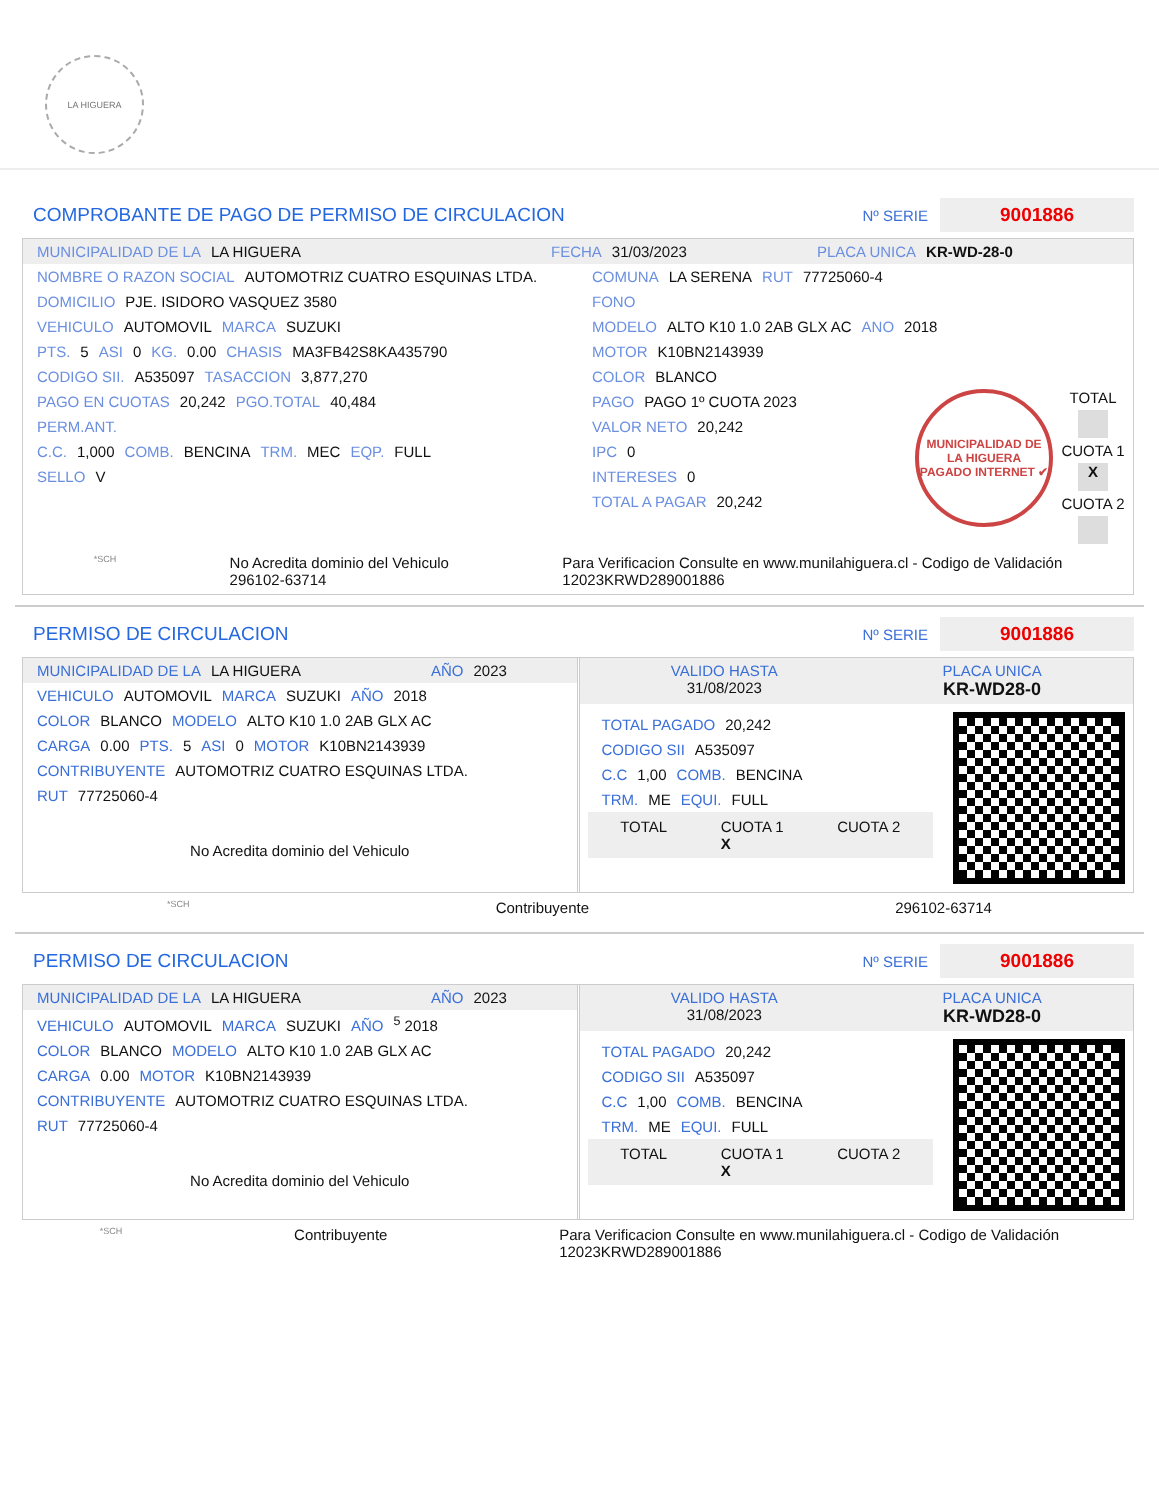LA HIGUERA
COMPROBANTE DE PAGO DE PERMISO DE CIRCULACION
Nº SERIE 9001886
MUNICIPALIDAD DE LA LA HIGUERA FECHA 31/03/2023 PLACA UNICA KR-WD-28-0
NOMBRE O RAZON SOCIAL AUTOMOTRIZ CUATRO ESQUINAS LTDA.
DOMICILIO PJE. ISIDORO VASQUEZ 3580
VEHICULO AUTOMOVIL MARCA SUZUKI
PTS. 5 ASI 0 KG. 0.00 CHASIS MA3FB42S8KA435790
CODIGO SII. A535097 TASACCION 3,877,270
PAGO EN CUOTAS 20,242 PGO.TOTAL 40,484
PERM.ANT.
C.C. 1,000 COMB. BENCINA TRM. MEC EQP. FULL
SELLO V
COMUNA LA SERENA RUT 77725060-4
FONO
MODELO ALTO K10 1.0 2AB GLX AC ANO 2018
MOTOR K10BN2143939
COLOR BLANCO
PAGO PAGO 1º CUOTA 2023
VALOR NETO 20,242
IPC 0
INTERESES 0
TOTAL A PAGAR 20,242
MUNICIPALIDAD DE LA HIGUERA
PAGADO INTERNET ✔
TOTAL
CUOTA 1
X
CUOTA 2
*SCH No Acredita dominio del Vehiculo
296102-63714 Para Verificacion Consulte en www.munilahiguera.cl - Codigo de Validación
12023KRWD289001886
PERMISO DE CIRCULACION
Nº SERIE 9001886
MUNICIPALIDAD DE LA LA HIGUERA AÑO 2023
VEHICULO AUTOMOVIL MARCA SUZUKI AÑO 2018
COLOR BLANCO MODELO ALTO K10 1.0 2AB GLX AC
CARGA 0.00 PTS. 5 ASI 0 MOTOR K10BN2143939
CONTRIBUYENTE AUTOMOTRIZ CUATRO ESQUINAS LTDA.
RUT 77725060-4
No Acredita dominio del Vehiculo
VALIDO HASTA
31/08/2023 PLACA UNICA
KR-WD28-0
TOTAL PAGADO 20,242
CODIGO SII A535097
C.C 1,00 COMB. BENCINA
TRM. ME EQUI. FULL
TOTAL CUOTA 1
X CUOTA 2
*SCH Contribuyente 296102-63714
PERMISO DE CIRCULACION
Nº SERIE 9001886
MUNICIPALIDAD DE LA LA HIGUERA AÑO 2023
VEHICULO AUTOMOVIL MARCA SUZUKI AÑO <sup>5</sup> 2018
COLOR BLANCO MODELO ALTO K10 1.0 2AB GLX AC
CARGA 0.00 MOTOR K10BN2143939
CONTRIBUYENTE AUTOMOTRIZ CUATRO ESQUINAS LTDA.
RUT 77725060-4
No Acredita dominio del Vehiculo
VALIDO HASTA
31/08/2023 PLACA UNICA
KR-WD28-0
TOTAL PAGADO 20,242
CODIGO SII A535097
C.C 1,00 COMB. BENCINA
TRM. ME EQUI. FULL
TOTAL CUOTA 1
X CUOTA 2
*SCH Contribuyente Para Verificacion Consulte en www.munilahiguera.cl - Codigo de Validación
12023KRWD289001886